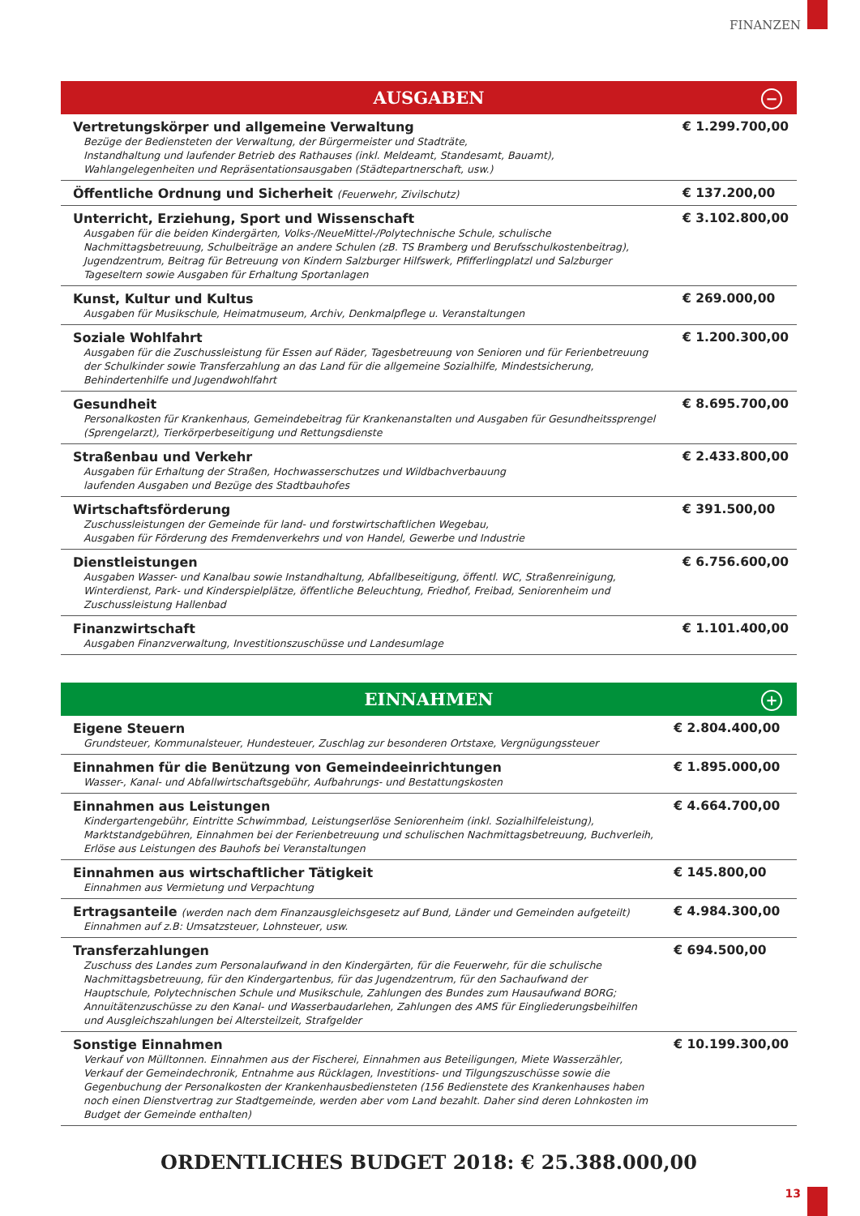FINANZEN
AUSGABEN −
| Vertretungskörper und allgemeine Verwaltung Bezüge der Bediensteten der Verwaltung, der Bürgermeister und Stadträte, Instandhaltung und laufender Betrieb des Rathauses (inkl. Meldeamt, Standesamt, Bauamt), Wahlangelegenheiten und Repräsentationsausgaben (Städtepartnerschaft, usw.) | € 1.299.700,00 |
| Öffentliche Ordnung und Sicherheit (Feuerwehr, Zivilschutz) | € 137.200,00 |
| Unterricht, Erziehung, Sport und Wissenschaft Ausgaben für die beiden Kindergärten, Volks-/NeueMittel-/Polytechnische Schule, schulische Nachmittagsbetreuung, Schulbeiträge an andere Schulen (zB. TS Bramberg und Berufsschulkostenbeitrag), Jugendzentrum, Beitrag für Betreuung von Kindern Salzburger Hilfswerk, Pfifferlingplatzl und Salzburger Tageseltern sowie Ausgaben für Erhaltung Sportanlagen | € 3.102.800,00 |
| Kunst, Kultur und Kultus Ausgaben für Musikschule, Heimatmuseum, Archiv, Denkmalpflege u. Veranstaltungen | € 269.000,00 |
| Soziale Wohlfahrt Ausgaben für die Zuschussleistung für Essen auf Räder, Tagesbetreuung von Senioren und für Ferienbetreuung der Schulkinder sowie Transferzahlung an das Land für die allgemeine Sozialhilfe, Mindestsicherung, Behindertenhilfe und Jugendwohlfahrt | € 1.200.300,00 |
| Gesundheit Personalkosten für Krankenhaus, Gemeindebeitrag für Krankenanstalten und Ausgaben für Gesundheitssprengel (Sprengelarzt), Tierkörperbeseitigung und Rettungsdienste | € 8.695.700,00 |
| Straßenbau und Verkehr Ausgaben für Erhaltung der Straßen, Hochwasserschutzes und Wildbachverbauung laufenden Ausgaben und Bezüge des Stadtbauhofes | € 2.433.800,00 |
| Wirtschaftsförderung Zuschussleistungen der Gemeinde für land- und forstwirtschaftlichen Wegebau, Ausgaben für Förderung des Fremdenverkehrs und von Handel, Gewerbe und Industrie | € 391.500,00 |
| Dienstleistungen Ausgaben Wasser- und Kanalbau sowie Instandhaltung, Abfallbeseitigung, öffentl. WC, Straßenreinigung, Winterdienst, Park- und Kinderspielplätze, öffentliche Beleuchtung, Friedhof, Freibad, Seniorenheim und Zuschussleistung Hallenbad | € 6.756.600,00 |
| Finanzwirtschaft Ausgaben Finanzverwaltung, Investitionszuschüsse und Landesumlage | € 1.101.400,00 |
EINNAHMEN +
| Eigene Steuern Grundsteuer, Kommunalsteuer, Hundesteuer, Zuschlag zur besonderen Ortstaxe, Vergnügungssteuer | € 2.804.400,00 |
| Einnahmen für die Benützung von Gemeindeeinrichtungen Wasser-, Kanal- und Abfallwirtschaftsgebühr, Aufbahrungs- und Bestattungskosten | € 1.895.000,00 |
| Einnahmen aus Leistungen Kindergartengebühr, Eintritte Schwimmbad, Leistungserlöse Seniorenheim (inkl. Sozialhilfeleistung), Marktstandgebühren, Einnahmen bei der Ferienbetreuung und schulischen Nachmittagsbetreuung, Buchverleih, Erlöse aus Leistungen des Bauhofs bei Veranstaltungen | € 4.664.700,00 |
| Einnahmen aus wirtschaftlicher Tätigkeit Einnahmen aus Vermietung und Verpachtung | € 145.800,00 |
| Ertragsanteile (werden nach dem Finanzausgleichsgesetz auf Bund, Länder und Gemeinden aufgeteilt) Einnahmen auf z.B: Umsatzsteuer, Lohnsteuer, usw. | € 4.984.300,00 |
| Transferzahlungen Zuschuss des Landes zum Personalaufwand in den Kindergärten, für die Feuerwehr, für die schulische Nachmittagsbetreuung, für den Kindergartenbus, für das Jugendzentrum, für den Sachaufwand der Hauptschule, Polytechnischen Schule und Musikschule, Zahlungen des Bundes zum Hausaufwand BORG; Annuitätenzuschüsse zu den Kanal- und Wasserbaudarlehen, Zahlungen des AMS für Eingliederungsbeihilfen und Ausgleichszahlungen bei Altersteilzeit, Strafgelder | € 694.500,00 |
| Sonstige Einnahmen Verkauf von Mülltonnen. Einnahmen aus der Fischerei, Einnahmen aus Beteiligungen, Miete Wasserzähler, Verkauf der Gemeindechronik, Entnahme aus Rücklagen, Investitions- und Tilgungszuschüsse sowie die Gegenbuchung der Personalkosten der Krankenhausbediensteten (156 Bedienstete des Krankenhauses haben noch einen Dienstvertrag zur Stadtgemeinde, werden aber vom Land bezahlt. Daher sind deren Lohnkosten im Budget der Gemeinde enthalten) | € 10.199.300,00 |
ORDENTLICHES BUDGET 2018: € 25.388.000,00
13